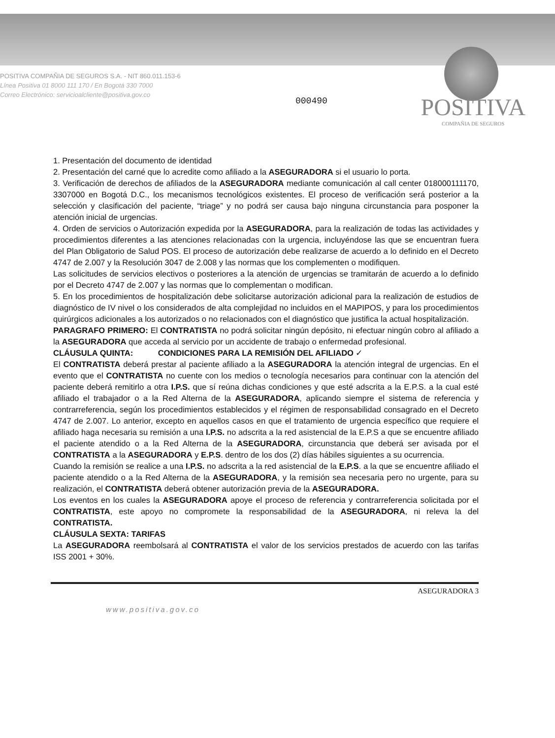POSITIVA COMPAÑIA DE SEGUROS S.A. - NIT 860.011.153-6
Línea Positiva 01 8000 111 170 / En Bogotá 330 7000
Correo Electrónico: servicioalcliente@positiva.gov.co
000490
POSITIVA
COMPAÑIA DE SEGUROS
1. Presentación del documento de identidad
2. Presentación del carné que lo acredite como afiliado a la ASEGURADORA si el usuario lo porta.
3. Verificación de derechos de afiliados de la ASEGURADORA mediante comunicación al call center 018000111170, 3307000 en Bogotá D.C., los mecanismos tecnológicos existentes. El proceso de verificación será posterior a la selección y clasificación del paciente, “triage” y no podrá ser causa bajo ninguna circunstancia para posponer la atención inicial de urgencias.
4. Orden de servicios o Autorización expedida por la ASEGURADORA, para la realización de todas las actividades y procedimientos diferentes a las atenciones relacionadas con la urgencia, incluyéndose las que se encuentran fuera del Plan Obligatorio de Salud POS. El proceso de autorización debe realizarse de acuerdo a lo definido en el Decreto 4747 de 2.007 y la Resolución 3047 de 2.008 y las normas que los complementen o modifiquen.
Las solicitudes de servicios electivos o posteriores a la atención de urgencias se tramitarán de acuerdo a lo definido por el Decreto 4747 de 2.007 y las normas que lo complementan o modifican.
5. En los procedimientos de hospitalización debe solicitarse autorización adicional para la realización de estudios de diagnóstico de IV nivel o los considerados de alta complejidad no incluidos en el MAPIPOS, y para los procedimientos quirúrgicos adicionales a los autorizados o no relacionados con el diagnóstico que justifica la actual hospitalización.
PARAGRAFO PRIMERO: El CONTRATISTA no podrá solicitar ningún depósito, ni efectuar ningún cobro al afiliado a la ASEGURADORA que acceda al servicio por un accidente de trabajo o enfermedad profesional.
CLÁUSULA QUINTA: CONDICIONES PARA LA REMISIÓN DEL AFILIADO ✓
El CONTRATISTA deberá prestar al paciente afiliado a la ASEGURADORA la atención integral de urgencias. En el evento que el CONTRATISTA no cuente con los medios o tecnología necesarios para continuar con la atención del paciente deberá remitirlo a otra I.P.S. que sí reúna dichas condiciones y que esté adscrita a la E.P.S. a la cual esté afiliado el trabajador o a la Red Alterna de la ASEGURADORA, aplicando siempre el sistema de referencia y contrarreferencia, según los procedimientos establecidos y el régimen de responsabilidad consagrado en el Decreto 4747 de 2.007. Lo anterior, excepto en aquellos casos en que el tratamiento de urgencia específico que requiere el afiliado haga necesaria su remisión a una I.P.S. no adscrita a la red asistencial de la E.P.S a que se encuentre afiliado el paciente atendido o a la Red Alterna de la ASEGURADORA, circunstancia que deberá ser avisada por el CONTRATISTA a la ASEGURADORA y E.P.S. dentro de los dos (2) días hábiles siguientes a su ocurrencia.
Cuando la remisión se realice a una I.P.S. no adscrita a la red asistencial de la E.P.S. a la que se encuentre afiliado el paciente atendido o a la Red Alterna de la ASEGURADORA, y la remisión sea necesaria pero no urgente, para su realización, el CONTRATISTA deberá obtener autorización previa de la ASEGURADORA.
Los eventos en los cuales la ASEGURADORA apoye el proceso de referencia y contrarreferencia solicitada por el CONTRATISTA, este apoyo no compromete la responsabilidad de la ASEGURADORA, ni releva la del CONTRATISTA.
CLÁUSULA SEXTA: TARIFAS
La ASEGURADORA reembolsará al CONTRATISTA el valor de los servicios prestados de acuerdo con las tarifas ISS 2001 + 30%.
ASEGURADORA 3
www.positiva.gov.co